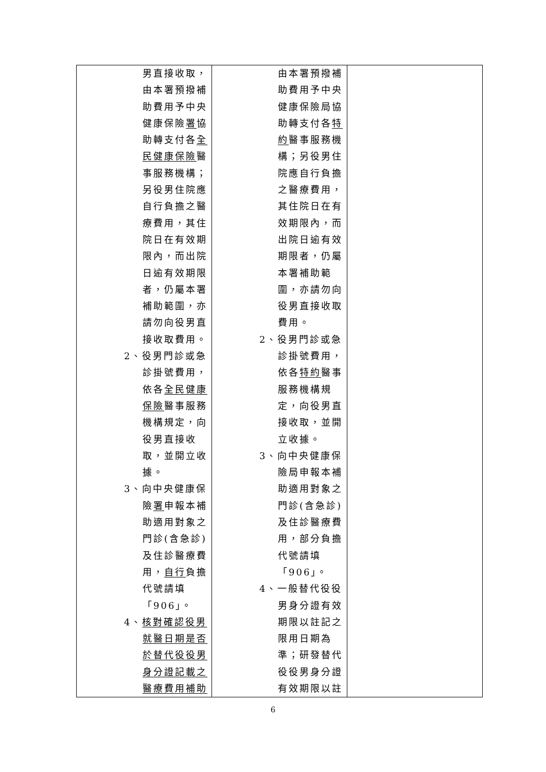| 男直接收取， 由本署預撥補 助費用予中央 健康保險 署 協 助轉支付各 全 民健康保險 醫 事服務機構； 另役男住院應 自行負擔之醫 療費用，其住 院日在有效期 限內，而出院 日逾有效期限 者，仍屬本署 補助範圍，亦 請勿向役男直 接收取費用。 2、 役男門診或急 診掛號費用， 依各 全民健康 保險 醫事服務 機構規定，向 役男直接收 取，並開立收 據。 3、 向中央健康保 險 署 申報本補 助適用對象之 門診(含急診) 及住診醫療費 用， 自行 負擔 代號請填 「906」。 4、 核對確認役男 就醫日期是否 於替代役役男 身分證記載之 醫療費用補助 | 由本署預撥補 助費用予中央 健康保險局協 助轉支付各 特 約 醫事服務機 構；另役男住 院應自行負擔 之醫療費用， 其住院日在有 效期限內，而 出院日逾有效 期限者，仍屬 本署補助範 圍，亦請勿向 役男直接收取 費用。 2、 役男門診或急 診掛號費用， 依各 特約 醫事 服務機構規 定，向役男直 接收取，並開 立收據。 3、 向中央健康保 險局申報本補 助適用對象之 門診(含急診) 及住診醫療費 用，部分負擔 代號請填 「906」。 4、 一般替代役役 男身分證有效 期限以註記之 限用日期為 準；研發替代 役役男身分證 有效期限以註 | |
6